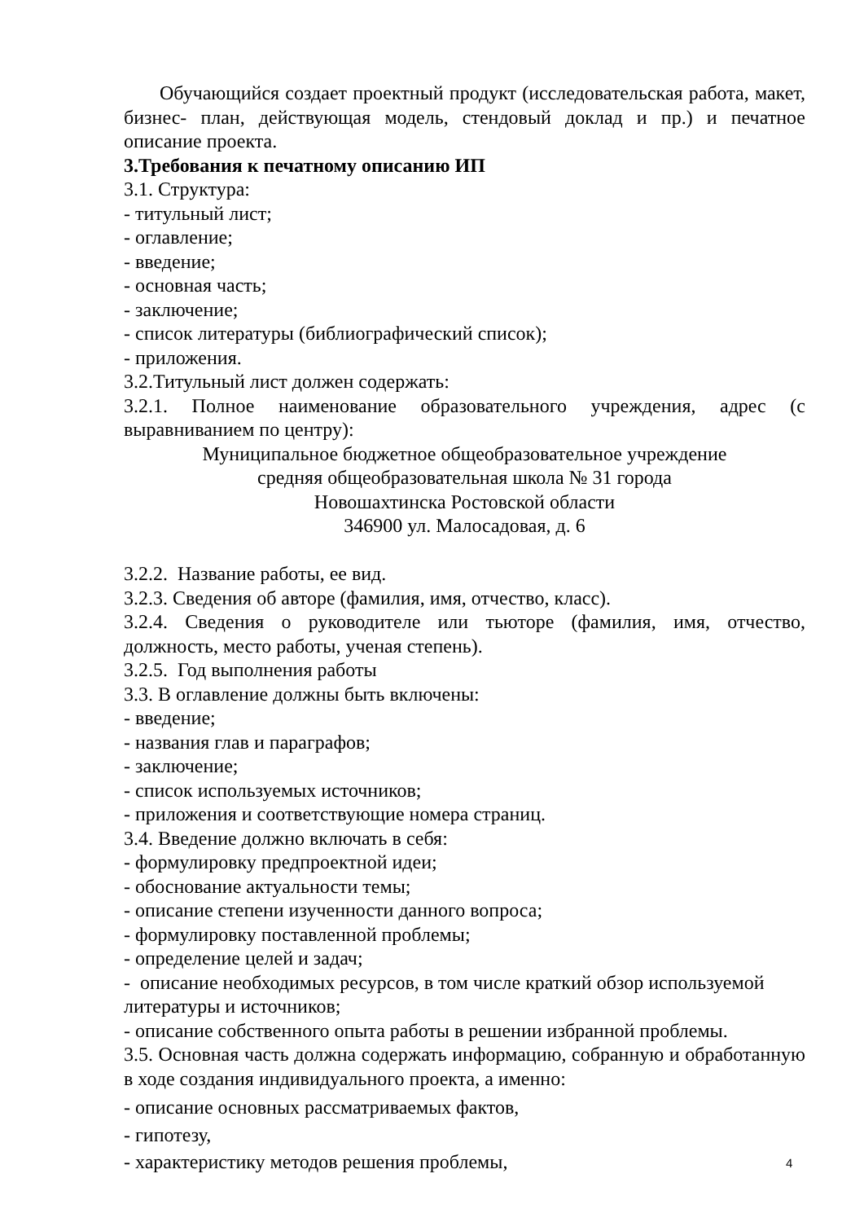Обучающийся создает проектный продукт (исследовательская работа, макет, бизнес- план, действующая модель, стендовый доклад и пр.) и печатное описание проекта.
3.Требования к печатному описанию ИП
3.1. Структура:
- титульный лист;
- оглавление;
- введение;
- основная часть;
- заключение;
- список литературы (библиографический список);
- приложения.
3.2.Титульный лист должен содержать:
3.2.1. Полное наименование образовательного учреждения, адрес (с выравниванием по центру):
Муниципальное бюджетное общеобразовательное учреждение
средняя общеобразовательная школа № 31 города
Новошахтинска Ростовской области
346900 ул. Малосадовая, д. 6
3.2.2. Название работы, ее вид.
3.2.3. Сведения об авторе (фамилия, имя, отчество, класс).
3.2.4. Сведения о руководителе или тьюторе (фамилия, имя, отчество, должность, место работы, ученая степень).
3.2.5. Год выполнения работы
3.3. В оглавление должны быть включены:
- введение;
- названия глав и параграфов;
- заключение;
- список используемых источников;
- приложения и соответствующие номера страниц.
3.4. Введение должно включать в себя:
- формулировку предпроектной идеи;
- обоснование актуальности темы;
- описание степени изученности данного вопроса;
- формулировку поставленной проблемы;
- определение целей и задач;
- описание необходимых ресурсов, в том числе краткий обзор используемой литературы и источников;
- описание собственного опыта работы в решении избранной проблемы.
3.5. Основная часть должна содержать информацию, собранную и обработанную в ходе создания индивидуального проекта, а именно:
- описание основных рассматриваемых фактов,
- гипотезу,
- характеристику методов решения проблемы,
4